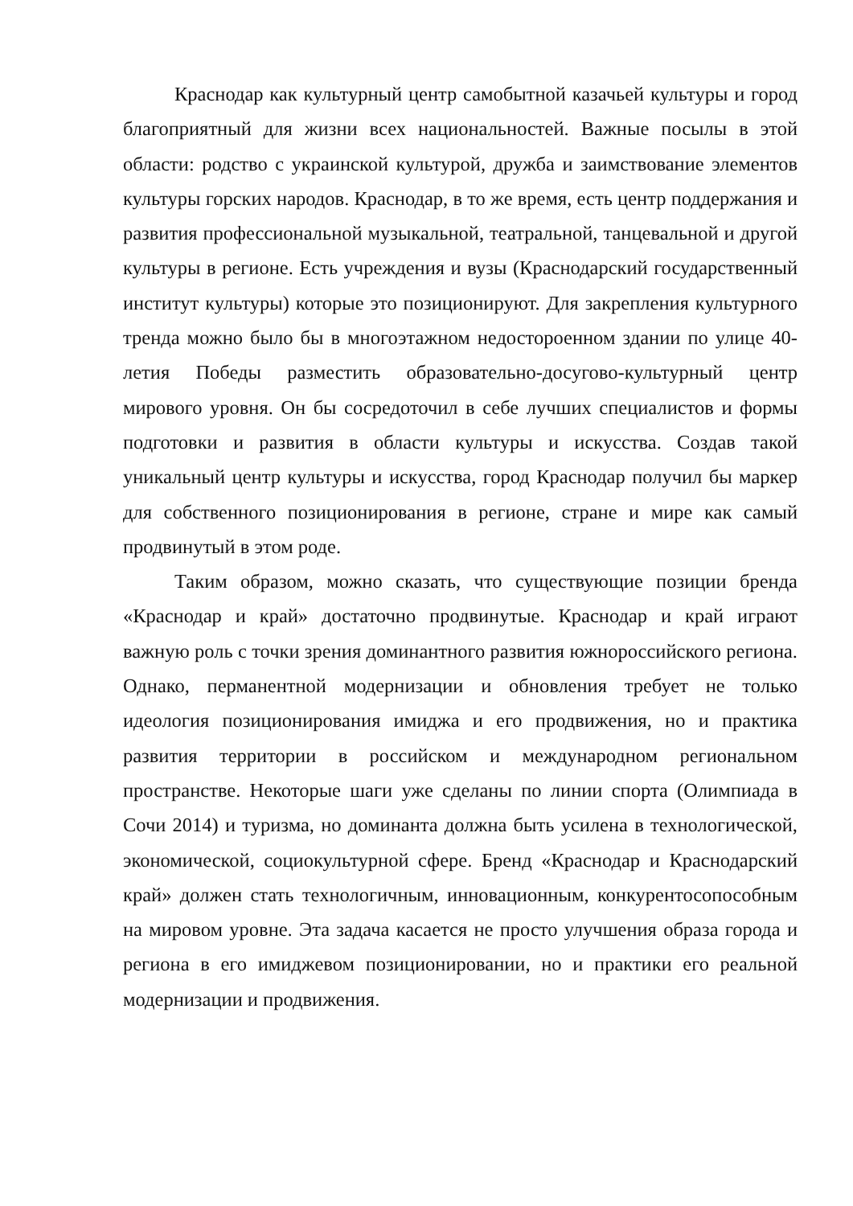Краснодар как культурный центр самобытной казачьей культуры и город благоприятный для жизни всех национальностей. Важные посылы в этой области: родство с украинской культурой, дружба и заимствование элементов культуры горских народов. Краснодар, в то же время, есть центр поддержания и развития профессиональной музыкальной, театральной, танцевальной и другой культуры в регионе. Есть учреждения и вузы (Краснодарский государственный институт культуры) которые это позиционируют. Для закрепления культурного тренда можно было бы в многоэтажном недостороенном здании по улице 40-летия Победы разместить образовательно-досугово-культурный центр мирового уровня. Он бы сосредоточил в себе лучших специалистов и формы подготовки и развития в области культуры и искусства. Создав такой уникальный центр культуры и искусства, город Краснодар получил бы маркер для собственного позиционирования в регионе, стране и мире как самый продвинутый в этом роде.
Таким образом, можно сказать, что существующие позиции бренда «Краснодар и край» достаточно продвинутые. Краснодар и край играют важную роль с точки зрения доминантного развития южнороссийского региона. Однако, перманентной модернизации и обновления требует не только идеология позиционирования имиджа и его продвижения, но и практика развития территории в российском и международном региональном пространстве. Некоторые шаги уже сделаны по линии спорта (Олимпиада в Сочи 2014) и туризма, но доминанта должна быть усилена в технологической, экономической, социокультурной сфере. Бренд «Краснодар и Краснодарский край» должен стать технологичным, инновационным, конкурентосопособным на мировом уровне. Эта задача касается не просто улучшения образа города и региона в его имиджевом позиционировании, но и практики его реальной модернизации и продвижения.